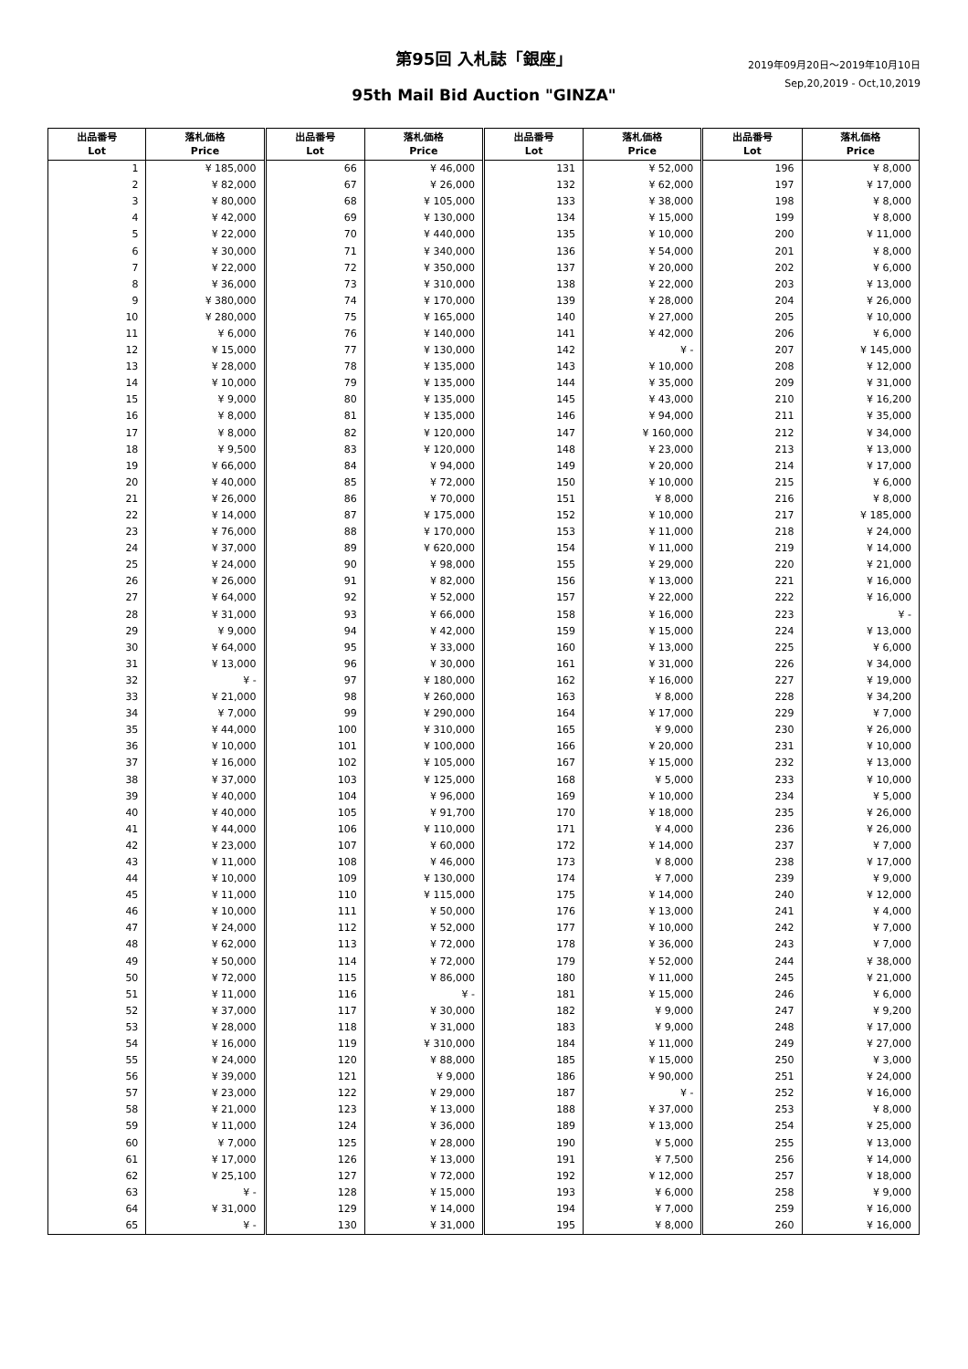第95回 入札誌「銀座」
95th Mail Bid Auction "GINZA"
2019年09月20日～2019年10月10日
Sep,20,2019 - Oct,10,2019
| 出品番号 Lot | 落札価格 Price | 出品番号 Lot | 落札価格 Price | 出品番号 Lot | 落札価格 Price | 出品番号 Lot | 落札価格 Price |
| --- | --- | --- | --- | --- | --- | --- | --- |
| 1 | ¥ 185,000 | 66 | ¥ 46,000 | 131 | ¥ 52,000 | 196 | ¥ 8,000 |
| 2 | ¥ 82,000 | 67 | ¥ 26,000 | 132 | ¥ 62,000 | 197 | ¥ 17,000 |
| 3 | ¥ 80,000 | 68 | ¥ 105,000 | 133 | ¥ 38,000 | 198 | ¥ 8,000 |
| 4 | ¥ 42,000 | 69 | ¥ 130,000 | 134 | ¥ 15,000 | 199 | ¥ 8,000 |
| 5 | ¥ 22,000 | 70 | ¥ 440,000 | 135 | ¥ 10,000 | 200 | ¥ 11,000 |
| 6 | ¥ 30,000 | 71 | ¥ 340,000 | 136 | ¥ 54,000 | 201 | ¥ 8,000 |
| 7 | ¥ 22,000 | 72 | ¥ 350,000 | 137 | ¥ 20,000 | 202 | ¥ 6,000 |
| 8 | ¥ 36,000 | 73 | ¥ 310,000 | 138 | ¥ 22,000 | 203 | ¥ 13,000 |
| 9 | ¥ 380,000 | 74 | ¥ 170,000 | 139 | ¥ 28,000 | 204 | ¥ 26,000 |
| 10 | ¥ 280,000 | 75 | ¥ 165,000 | 140 | ¥ 27,000 | 205 | ¥ 10,000 |
| 11 | ¥ 6,000 | 76 | ¥ 140,000 | 141 | ¥ 42,000 | 206 | ¥ 6,000 |
| 12 | ¥ 15,000 | 77 | ¥ 130,000 | 142 | ¥ - | 207 | ¥ 145,000 |
| 13 | ¥ 28,000 | 78 | ¥ 135,000 | 143 | ¥ 10,000 | 208 | ¥ 12,000 |
| 14 | ¥ 10,000 | 79 | ¥ 135,000 | 144 | ¥ 35,000 | 209 | ¥ 31,000 |
| 15 | ¥ 9,000 | 80 | ¥ 135,000 | 145 | ¥ 43,000 | 210 | ¥ 16,200 |
| 16 | ¥ 8,000 | 81 | ¥ 135,000 | 146 | ¥ 94,000 | 211 | ¥ 35,000 |
| 17 | ¥ 8,000 | 82 | ¥ 120,000 | 147 | ¥ 160,000 | 212 | ¥ 34,000 |
| 18 | ¥ 9,500 | 83 | ¥ 120,000 | 148 | ¥ 23,000 | 213 | ¥ 13,000 |
| 19 | ¥ 66,000 | 84 | ¥ 94,000 | 149 | ¥ 20,000 | 214 | ¥ 17,000 |
| 20 | ¥ 40,000 | 85 | ¥ 72,000 | 150 | ¥ 10,000 | 215 | ¥ 6,000 |
| 21 | ¥ 26,000 | 86 | ¥ 70,000 | 151 | ¥ 8,000 | 216 | ¥ 8,000 |
| 22 | ¥ 14,000 | 87 | ¥ 175,000 | 152 | ¥ 10,000 | 217 | ¥ 185,000 |
| 23 | ¥ 76,000 | 88 | ¥ 170,000 | 153 | ¥ 11,000 | 218 | ¥ 24,000 |
| 24 | ¥ 37,000 | 89 | ¥ 620,000 | 154 | ¥ 11,000 | 219 | ¥ 14,000 |
| 25 | ¥ 24,000 | 90 | ¥ 98,000 | 155 | ¥ 29,000 | 220 | ¥ 21,000 |
| 26 | ¥ 26,000 | 91 | ¥ 82,000 | 156 | ¥ 13,000 | 221 | ¥ 16,000 |
| 27 | ¥ 64,000 | 92 | ¥ 52,000 | 157 | ¥ 22,000 | 222 | ¥ 16,000 |
| 28 | ¥ 31,000 | 93 | ¥ 66,000 | 158 | ¥ 16,000 | 223 | ¥ - |
| 29 | ¥ 9,000 | 94 | ¥ 42,000 | 159 | ¥ 15,000 | 224 | ¥ 13,000 |
| 30 | ¥ 64,000 | 95 | ¥ 33,000 | 160 | ¥ 13,000 | 225 | ¥ 6,000 |
| 31 | ¥ 13,000 | 96 | ¥ 30,000 | 161 | ¥ 31,000 | 226 | ¥ 34,000 |
| 32 | ¥ - | 97 | ¥ 180,000 | 162 | ¥ 16,000 | 227 | ¥ 19,000 |
| 33 | ¥ 21,000 | 98 | ¥ 260,000 | 163 | ¥ 8,000 | 228 | ¥ 34,200 |
| 34 | ¥ 7,000 | 99 | ¥ 290,000 | 164 | ¥ 17,000 | 229 | ¥ 7,000 |
| 35 | ¥ 44,000 | 100 | ¥ 310,000 | 165 | ¥ 9,000 | 230 | ¥ 26,000 |
| 36 | ¥ 10,000 | 101 | ¥ 100,000 | 166 | ¥ 20,000 | 231 | ¥ 10,000 |
| 37 | ¥ 16,000 | 102 | ¥ 105,000 | 167 | ¥ 15,000 | 232 | ¥ 13,000 |
| 38 | ¥ 37,000 | 103 | ¥ 125,000 | 168 | ¥ 5,000 | 233 | ¥ 10,000 |
| 39 | ¥ 40,000 | 104 | ¥ 96,000 | 169 | ¥ 10,000 | 234 | ¥ 5,000 |
| 40 | ¥ 40,000 | 105 | ¥ 91,700 | 170 | ¥ 18,000 | 235 | ¥ 26,000 |
| 41 | ¥ 44,000 | 106 | ¥ 110,000 | 171 | ¥ 4,000 | 236 | ¥ 26,000 |
| 42 | ¥ 23,000 | 107 | ¥ 60,000 | 172 | ¥ 14,000 | 237 | ¥ 7,000 |
| 43 | ¥ 11,000 | 108 | ¥ 46,000 | 173 | ¥ 8,000 | 238 | ¥ 17,000 |
| 44 | ¥ 10,000 | 109 | ¥ 130,000 | 174 | ¥ 7,000 | 239 | ¥ 9,000 |
| 45 | ¥ 11,000 | 110 | ¥ 115,000 | 175 | ¥ 14,000 | 240 | ¥ 12,000 |
| 46 | ¥ 10,000 | 111 | ¥ 50,000 | 176 | ¥ 13,000 | 241 | ¥ 4,000 |
| 47 | ¥ 24,000 | 112 | ¥ 52,000 | 177 | ¥ 10,000 | 242 | ¥ 7,000 |
| 48 | ¥ 62,000 | 113 | ¥ 72,000 | 178 | ¥ 36,000 | 243 | ¥ 7,000 |
| 49 | ¥ 50,000 | 114 | ¥ 72,000 | 179 | ¥ 52,000 | 244 | ¥ 38,000 |
| 50 | ¥ 72,000 | 115 | ¥ 86,000 | 180 | ¥ 11,000 | 245 | ¥ 21,000 |
| 51 | ¥ 11,000 | 116 | ¥ - | 181 | ¥ 15,000 | 246 | ¥ 6,000 |
| 52 | ¥ 37,000 | 117 | ¥ 30,000 | 182 | ¥ 9,000 | 247 | ¥ 9,200 |
| 53 | ¥ 28,000 | 118 | ¥ 31,000 | 183 | ¥ 9,000 | 248 | ¥ 17,000 |
| 54 | ¥ 16,000 | 119 | ¥ 310,000 | 184 | ¥ 11,000 | 249 | ¥ 27,000 |
| 55 | ¥ 24,000 | 120 | ¥ 88,000 | 185 | ¥ 15,000 | 250 | ¥ 3,000 |
| 56 | ¥ 39,000 | 121 | ¥ 9,000 | 186 | ¥ 90,000 | 251 | ¥ 24,000 |
| 57 | ¥ 23,000 | 122 | ¥ 29,000 | 187 | ¥ - | 252 | ¥ 16,000 |
| 58 | ¥ 21,000 | 123 | ¥ 13,000 | 188 | ¥ 37,000 | 253 | ¥ 8,000 |
| 59 | ¥ 11,000 | 124 | ¥ 36,000 | 189 | ¥ 13,000 | 254 | ¥ 25,000 |
| 60 | ¥ 7,000 | 125 | ¥ 28,000 | 190 | ¥ 5,000 | 255 | ¥ 13,000 |
| 61 | ¥ 17,000 | 126 | ¥ 13,000 | 191 | ¥ 7,500 | 256 | ¥ 14,000 |
| 62 | ¥ 25,100 | 127 | ¥ 72,000 | 192 | ¥ 12,000 | 257 | ¥ 18,000 |
| 63 | ¥ - | 128 | ¥ 15,000 | 193 | ¥ 6,000 | 258 | ¥ 9,000 |
| 64 | ¥ 31,000 | 129 | ¥ 14,000 | 194 | ¥ 7,000 | 259 | ¥ 16,000 |
| 65 | ¥ - | 130 | ¥ 31,000 | 195 | ¥ 8,000 | 260 | ¥ 16,000 |